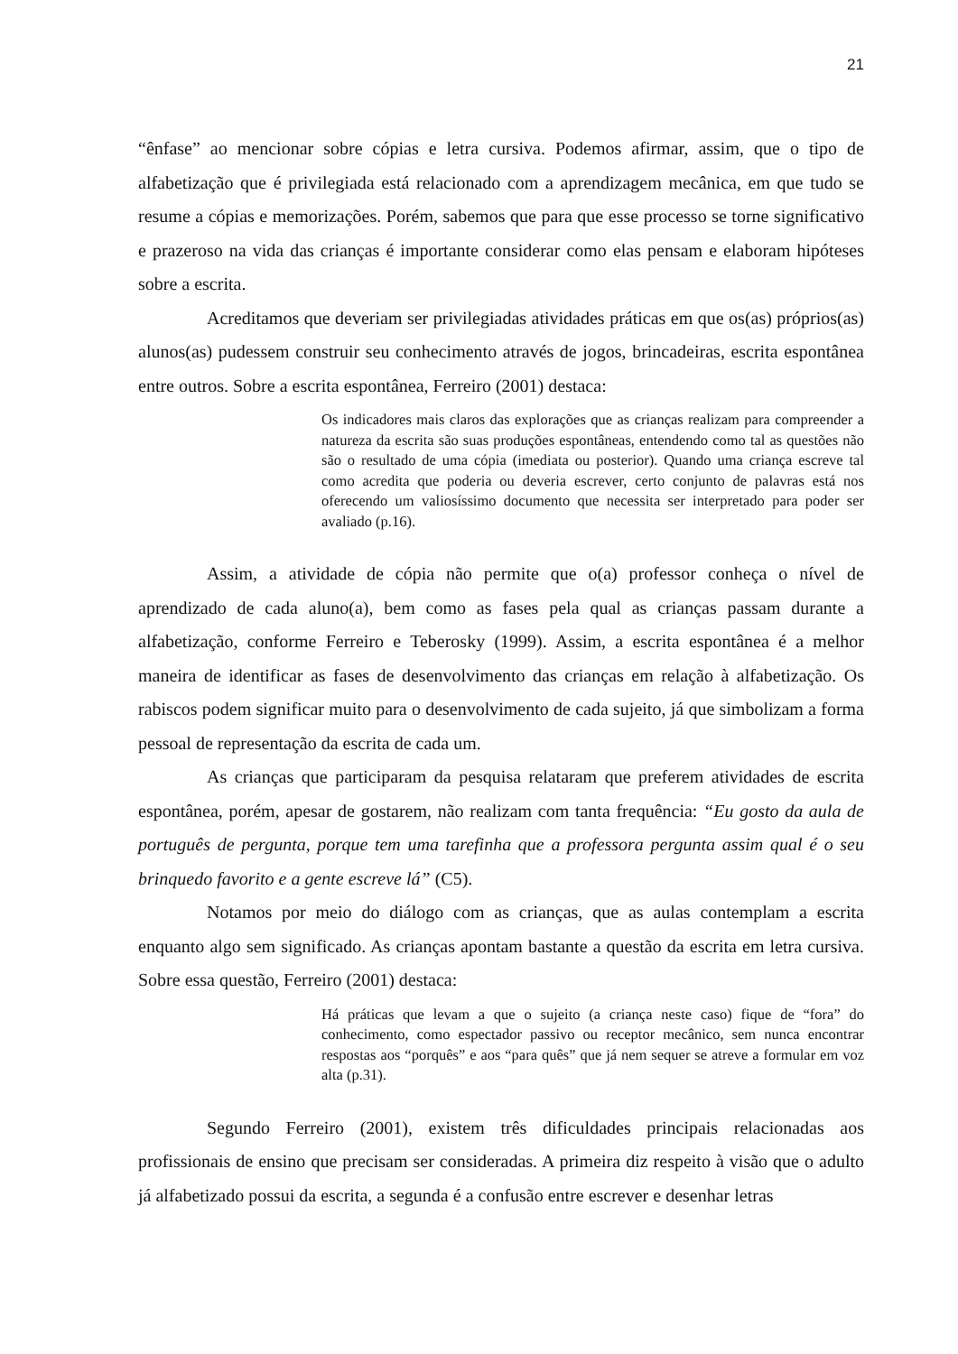21
“ênfase” ao mencionar sobre cópias e letra cursiva. Podemos afirmar, assim, que o tipo de alfabetização que é privilegiada está relacionado com a aprendizagem mecânica, em que tudo se resume a cópias e memorizações. Porém, sabemos que para que esse processo se torne significativo e prazeroso na vida das crianças é importante considerar como elas pensam e elaboram hipóteses sobre a escrita.
Acreditamos que deveriam ser privilegiadas atividades práticas em que os(as) próprios(as) alunos(as) pudessem construir seu conhecimento através de jogos, brincadeiras, escrita espontânea entre outros. Sobre a escrita espontânea, Ferreiro (2001) destaca:
Os indicadores mais claros das explorações que as crianças realizam para compreender a natureza da escrita são suas produções espontâneas, entendendo como tal as questões não são o resultado de uma cópia (imediata ou posterior). Quando uma criança escreve tal como acredita que poderia ou deveria escrever, certo conjunto de palavras está nos oferecendo um valiosíssimo documento que necessita ser interpretado para poder ser avaliado (p.16).
Assim, a atividade de cópia não permite que o(a) professor conheça o nível de aprendizado de cada aluno(a), bem como as fases pela qual as crianças passam durante a alfabetização, conforme Ferreiro e Teberosky (1999). Assim, a escrita espontânea é a melhor maneira de identificar as fases de desenvolvimento das crianças em relação à alfabetização. Os rabiscos podem significar muito para o desenvolvimento de cada sujeito, já que simbolizam a forma pessoal de representação da escrita de cada um.
As crianças que participaram da pesquisa relataram que preferem atividades de escrita espontânea, porém, apesar de gostarem, não realizam com tanta frequência: “Eu gosto da aula de português de pergunta, porque tem uma tarefinha que a professora pergunta assim qual é o seu brinquedo favorito e a gente escreve lá” (C5).
Notamos por meio do diálogo com as crianças, que as aulas contemplam a escrita enquanto algo sem significado. As crianças apontam bastante a questão da escrita em letra cursiva. Sobre essa questão, Ferreiro (2001) destaca:
Há práticas que levam a que o sujeito (a criança neste caso) fique de “fora” do conhecimento, como espectador passivo ou receptor mecânico, sem nunca encontrar respostas aos “porquês” e aos “para quês” que já nem sequer se atreve a formular em voz alta (p.31).
Segundo Ferreiro (2001), existem três dificuldades principais relacionadas aos profissionais de ensino que precisam ser consideradas. A primeira diz respeito à visão que o adulto já alfabetizado possui da escrita, a segunda é a confusão entre escrever e desenhar letras